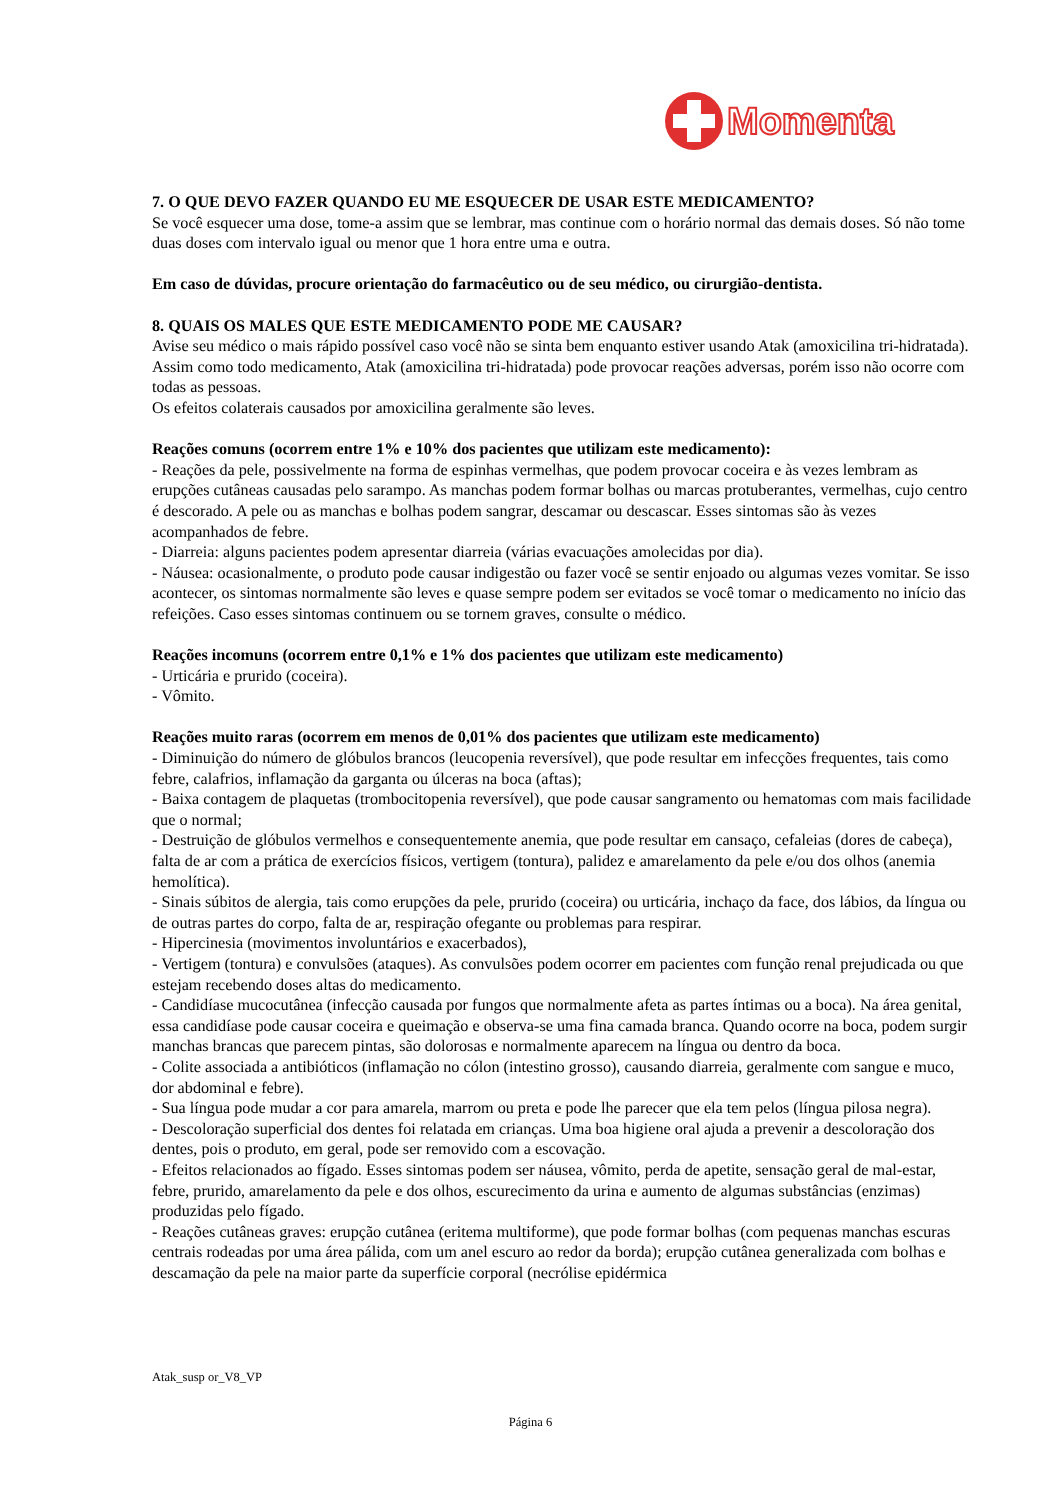Momenta
7. O QUE DEVO FAZER QUANDO EU ME ESQUECER DE USAR ESTE MEDICAMENTO?
Se você esquecer uma dose, tome-a assim que se lembrar, mas continue com o horário normal das demais doses. Só não tome duas doses com intervalo igual ou menor que 1 hora entre uma e outra.
Em caso de dúvidas, procure orientação do farmacêutico ou de seu médico, ou cirurgião-dentista.
8. QUAIS OS MALES QUE ESTE MEDICAMENTO PODE ME CAUSAR?
Avise seu médico o mais rápido possível caso você não se sinta bem enquanto estiver usando Atak (amoxicilina tri-hidratada). Assim como todo medicamento, Atak (amoxicilina tri-hidratada) pode provocar reações adversas, porém isso não ocorre com todas as pessoas.
Os efeitos colaterais causados por amoxicilina geralmente são leves.
Reações comuns (ocorrem entre 1% e 10% dos pacientes que utilizam este medicamento):
- Reações da pele, possivelmente na forma de espinhas vermelhas, que podem provocar coceira e às vezes lembram as erupções cutâneas causadas pelo sarampo. As manchas podem formar bolhas ou marcas protuberantes, vermelhas, cujo centro é descorado. A pele ou as manchas e bolhas podem sangrar, descamar ou descascar. Esses sintomas são às vezes acompanhados de febre.
- Diarreia: alguns pacientes podem apresentar diarreia (várias evacuações amolecidas por dia).
- Náusea: ocasionalmente, o produto pode causar indigestão ou fazer você se sentir enjoado ou algumas vezes vomitar. Se isso acontecer, os sintomas normalmente são leves e quase sempre podem ser evitados se você tomar o medicamento no início das refeições. Caso esses sintomas continuem ou se tornem graves, consulte o médico.
Reações incomuns (ocorrem entre 0,1% e 1% dos pacientes que utilizam este medicamento)
- Urticária e prurido (coceira).
- Vômito.
Reações muito raras (ocorrem em menos de 0,01% dos pacientes que utilizam este medicamento)
- Diminuição do número de glóbulos brancos (leucopenia reversível), que pode resultar em infecções frequentes, tais como febre, calafrios, inflamação da garganta ou úlceras na boca (aftas);
- Baixa contagem de plaquetas (trombocitopenia reversível), que pode causar sangramento ou hematomas com mais facilidade que o normal;
- Destruição de glóbulos vermelhos e consequentemente anemia, que pode resultar em cansaço, cefaleias (dores de cabeça), falta de ar com a prática de exercícios físicos, vertigem (tontura), palidez e amarelamento da pele e/ou dos olhos (anemia hemolítica).
- Sinais súbitos de alergia, tais como erupções da pele, prurido (coceira) ou urticária, inchaço da face, dos lábios, da língua ou de outras partes do corpo, falta de ar, respiração ofegante ou problemas para respirar.
- Hipercinesia (movimentos involuntários e exacerbados),
- Vertigem (tontura) e convulsões (ataques). As convulsões podem ocorrer em pacientes com função renal prejudicada ou que estejam recebendo doses altas do medicamento.
- Candidíase mucocutânea (infecção causada por fungos que normalmente afeta as partes íntimas ou a boca). Na área genital, essa candidíase pode causar coceira e queimação e observa-se uma fina camada branca. Quando ocorre na boca, podem surgir manchas brancas que parecem pintas, são dolorosas e normalmente aparecem na língua ou dentro da boca.
- Colite associada a antibióticos (inflamação no cólon (intestino grosso), causando diarreia, geralmente com sangue e muco, dor abdominal e febre).
- Sua língua pode mudar a cor para amarela, marrom ou preta e pode lhe parecer que ela tem pelos (língua pilosa negra).
- Descoloração superficial dos dentes foi relatada em crianças. Uma boa higiene oral ajuda a prevenir a descoloração dos dentes, pois o produto, em geral, pode ser removido com a escovação.
- Efeitos relacionados ao fígado. Esses sintomas podem ser náusea, vômito, perda de apetite, sensação geral de mal-estar, febre, prurido, amarelamento da pele e dos olhos, escurecimento da urina e aumento de algumas substâncias (enzimas) produzidas pelo fígado.
- Reações cutâneas graves: erupção cutânea (eritema multiforme), que pode formar bolhas (com pequenas manchas escuras centrais rodeadas por uma área pálida, com um anel escuro ao redor da borda); erupção cutânea generalizada com bolhas e descamação da pele na maior parte da superfície corporal (necrólise epidérmica
Atak_susp or_V8_VP
Página 6